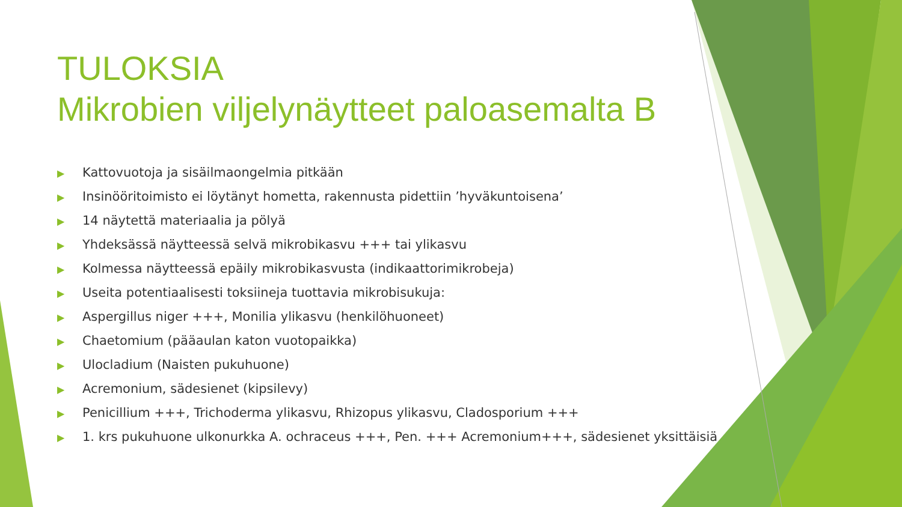TULOKSIA
Mikrobien viljelynäytteet paloasemalta B
▶ Kattovuotoja ja sisäilmaongelmia pitkään
▶ Insinööritoimisto ei löytänyt hometta, rakennusta pidettiin ’hyväkuntoisena’
▶ 14 näytettä materiaalia ja pölyä
▶ Yhdeksässä näytteessä selvä mikrobikasvu +++ tai ylikasvu
▶ Kolmessa näytteessä epäily mikrobikasvusta (indikaattorimikrobeja)
▶ Useita potentiaalisesti toksiineja tuottavia mikrobisukuja:
▶ Aspergillus niger +++, Monilia ylikasvu (henkilöhuoneet)
▶ Chaetomium (pääaulan katon vuotopaikka)
▶ Ulocladium (Naisten pukuhuone)
▶ Acremonium, sädesienet (kipsilevy)
▶ Penicillium +++, Trichoderma ylikasvu, Rhizopus ylikasvu, Cladosporium +++
▶ 1. krs pukuhuone ulkonurkka A. ochraceus +++, Pen. +++ Acremonium+++, sädesienet yksittäisiä